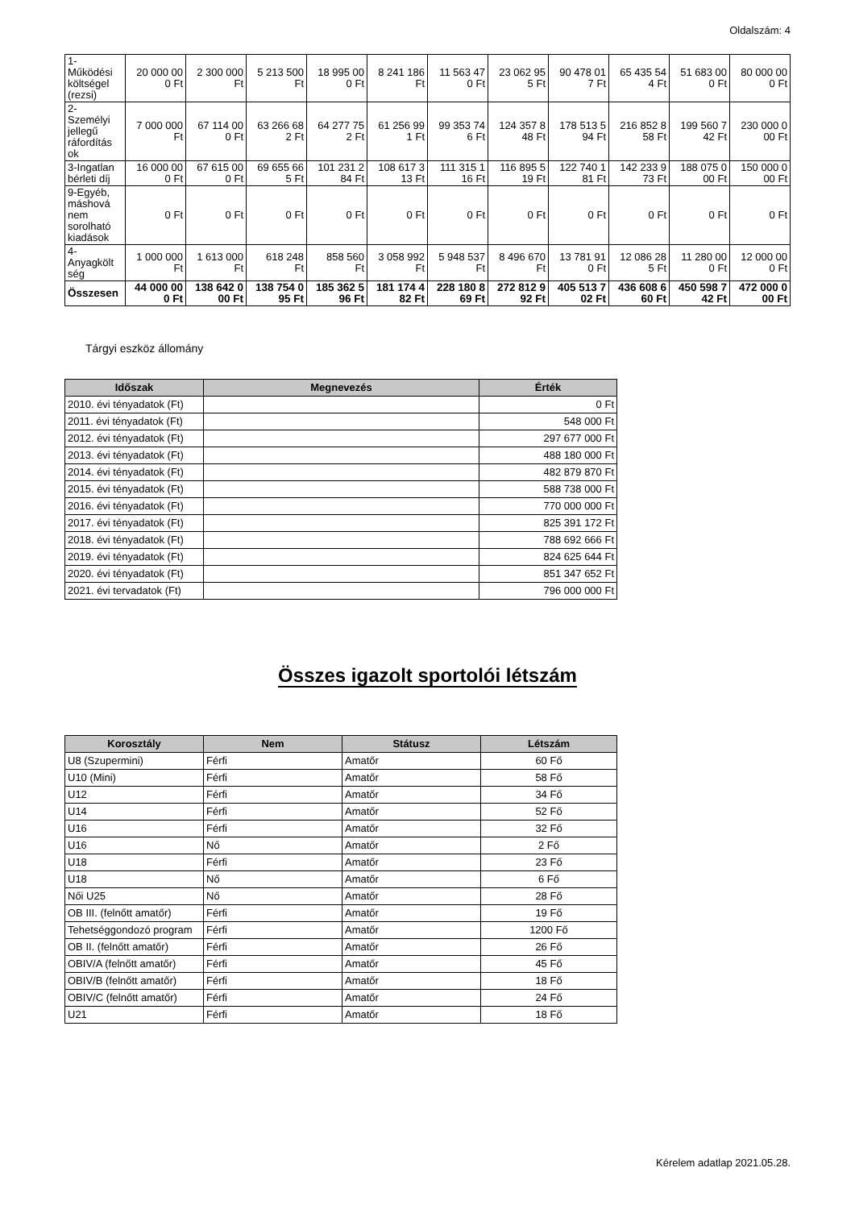Oldalszám: 4
| 1- Működési költségel (rezsi) | 20 000 00 0 Ft | 2 300 000 Ft | 5 213 500 Ft | 18 995 00 0 Ft | 8 241 186 Ft | 11 563 47 0 Ft | 23 062 95 5 Ft | 90 478 01 7 Ft | 65 435 54 4 Ft | 51 683 00 0 Ft | 80 000 00 0 Ft |
| 2- Személyi jellegű ráfordítás ok | 7 000 000 Ft | 67 114 00 0 Ft | 63 266 68 2 Ft | 64 277 75 2 Ft | 61 256 99 1 Ft | 99 353 74 6 Ft | 124 357 8 48 Ft | 178 513 5 94 Ft | 216 852 8 58 Ft | 199 560 7 42 Ft | 230 000 0 00 Ft |
| 3-Ingatlan bérleti díj | 16 000 00 0 Ft | 67 615 00 0 Ft | 69 655 66 5 Ft | 101 231 2 84 Ft | 108 617 3 13 Ft | 111 315 1 16 Ft | 116 895 5 19 Ft | 122 740 1 81 Ft | 142 233 9 73 Ft | 188 075 0 00 Ft | 150 000 0 00 Ft |
| 9-Egyéb, máshová nem sorolható kiadások | 0 Ft | 0 Ft | 0 Ft | 0 Ft | 0 Ft | 0 Ft | 0 Ft | 0 Ft | 0 Ft | 0 Ft | 0 Ft |
| 4- Anyagkölt ség | 1 000 000 Ft | 1 613 000 Ft | 618 248 Ft | 858 560 Ft | 3 058 992 Ft | 5 948 537 Ft | 8 496 670 Ft | 13 781 91 0 Ft | 12 086 28 5 Ft | 11 280 00 0 Ft | 12 000 00 0 Ft |
| Összesen | 44 000 00 0 Ft | 138 642 0 00 Ft | 138 754 0 95 Ft | 185 362 5 96 Ft | 181 174 4 82 Ft | 228 180 8 69 Ft | 272 812 9 92 Ft | 405 513 7 02 Ft | 436 608 6 60 Ft | 450 598 7 42 Ft | 472 000 0 00 Ft |
Tárgyi eszköz állomány
| Időszak | Megnevezés | Érték |
| --- | --- | --- |
| 2010. évi tényadatok (Ft) | | 0 Ft |
| 2011. évi tényadatok (Ft) | | 548 000 Ft |
| 2012. évi tényadatok (Ft) | | 297 677 000 Ft |
| 2013. évi tényadatok (Ft) | | 488 180 000 Ft |
| 2014. évi tényadatok (Ft) | | 482 879 870 Ft |
| 2015. évi tényadatok (Ft) | | 588 738 000 Ft |
| 2016. évi tényadatok (Ft) | | 770 000 000 Ft |
| 2017. évi tényadatok (Ft) | | 825 391 172 Ft |
| 2018. évi tényadatok (Ft) | | 788 692 666 Ft |
| 2019. évi tényadatok (Ft) | | 824 625 644 Ft |
| 2020. évi tényadatok (Ft) | | 851 347 652 Ft |
| 2021. évi tervadatok (Ft) | | 796 000 000 Ft |
Összes igazolt sportolói létszám
| Korosztály | Nem | Státusz | Létszám |
| --- | --- | --- | --- |
| U8 (Szupermini) | Férfi | Amatőr | 60 Fő |
| U10 (Mini) | Férfi | Amatőr | 58 Fő |
| U12 | Férfi | Amatőr | 34 Fő |
| U14 | Férfi | Amatőr | 52 Fő |
| U16 | Férfi | Amatőr | 32 Fő |
| U16 | Nő | Amatőr | 2 Fő |
| U18 | Férfi | Amatőr | 23 Fő |
| U18 | Nő | Amatőr | 6 Fő |
| Női U25 | Nő | Amatőr | 28 Fő |
| OB III. (felnőtt amatőr) | Férfi | Amatőr | 19 Fő |
| Tehetséggondozó program | Férfi | Amatőr | 1200 Fő |
| OB II. (felnőtt amatőr) | Férfi | Amatőr | 26 Fő |
| OBIV/A (felnőtt amatőr) | Férfi | Amatőr | 45 Fő |
| OBIV/B (felnőtt amatőr) | Férfi | Amatőr | 18 Fő |
| OBIV/C (felnőtt amatőr) | Férfi | Amatőr | 24 Fő |
| U21 | Férfi | Amatőr | 18 Fő |
Kérelem adatlap 2021.05.28.